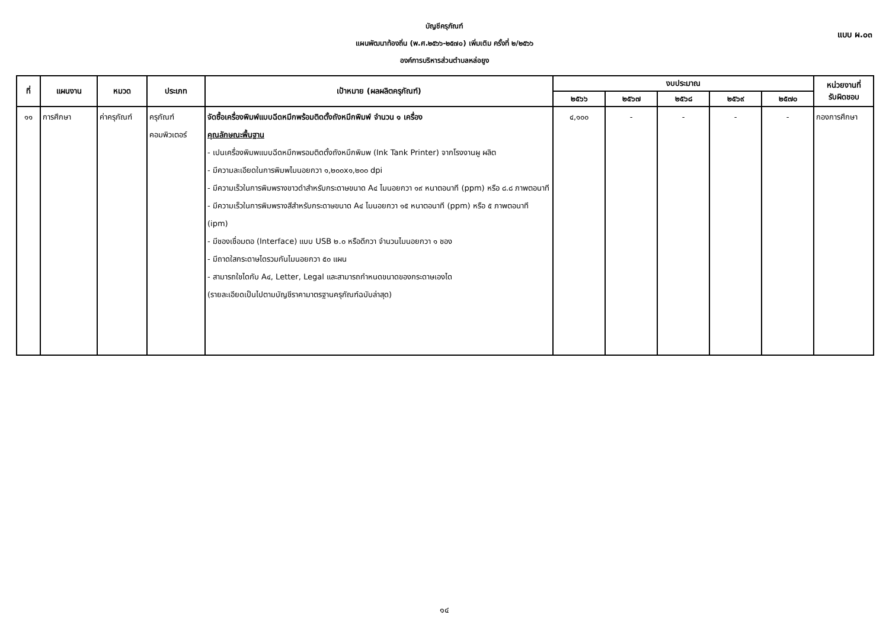แบบ ผ.๐๓
บัญชีครุภัณฑ์
แผนพัฒนาท้องถิ่น (พ.ศ.๒๕๖๖-๒๕๗๐) เพิ่มเติม ครั้งที่ ๒/๒๕๖๖
องค์การบริหารส่วนตำบลหล่อยูง
| ที่ | แผนงาน | หมวด | ประเภท | เป้าหมาย (ผลผลิตครุภัณฑ์) | งบประมาณ | | | | | หน่วยงานที่ รับผิดชอบ |
| --- | --- | --- | --- | --- | --- | --- | --- | --- | --- | --- |
| | | | | | ๒๕๖๖ | ๒๕๖๗ | ๒๕๖๘ | ๒๕๖๙ | ๒๕๗๐ | |
| ๑๑ | การศึกษา | ค่าครุภัณฑ์ | ครุภัณฑ์ คอมพิวเตอร์ | จัดซื้อเครื่องพิมพ์แบบฉีดหมึกพร้อมติดตั้งถังหมึกพิมพ์ จำนวน ๑ เครื่อง คุณลักษณะพื้นฐาน - เปนเครื่องพิมพแบบฉีดหมึกพรอมติดตั้งถังหมึกพิมพ (Ink Tank Printer) จากโรงงานผู ผลิต - มีความละเอียดในการพิมพไมนอยกวา ๑,๒๐๐x๑,๒๐๐ dpi - มีความเร็วในการพิมพรางขาวดำสำหรับกระดาษขนาด A๔ ไมนอยกวา ๑๙ หนาตอนาที (ppm) หรือ ๘.๘ ภาพตอนาที - มีความเร็วในการพิมพรางสีสำหรับกระดาษขนาด A๔ ไมนอยกวา ๑๕ หนาตอนาที (ppm) หรือ ๕ ภาพตอนาที (ipm) - มีชองเชื่อมตอ (Interface) แบบ USB ๒.๐ หรือดีกวา จำนวนไมนอยกวา ๑ ชอง - มีถาดใสกระดาษไดรวมกันไมนอยกวา ๕๐ แผน - สามารถใชไดกับ A๔, Letter, Legal และสามารถกำหนดขนาดของกระดาษเองได (รายละเอียดเป็นไปตามบัญชีราคามาตรฐานครุภัณฑ์ฉบับล่าสุด) | ๔,๑๐๐ | - | - | - | - | กองการศึกษา |
๑๔